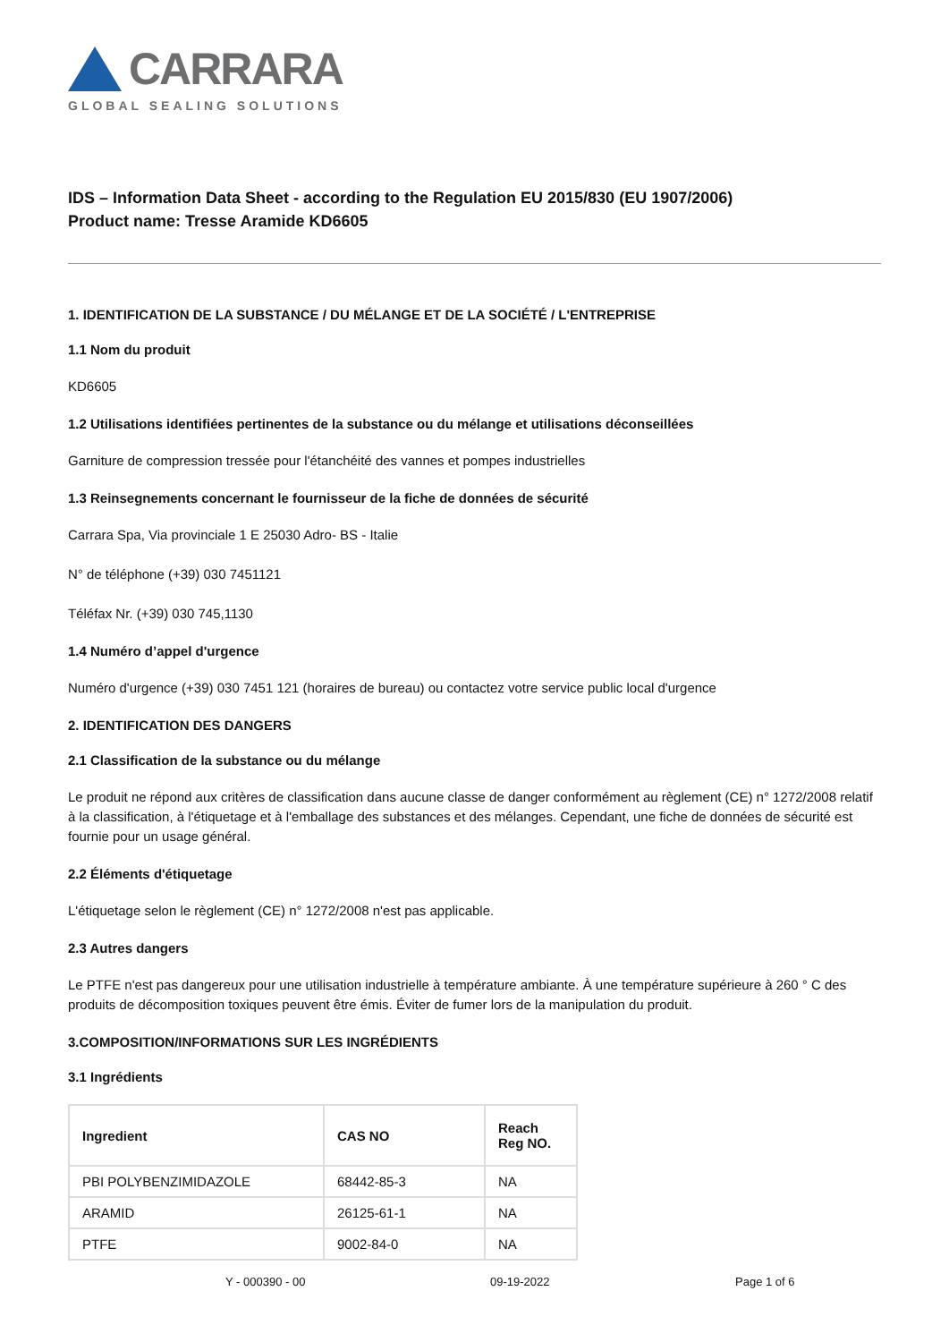CARRARA
GLOBAL SEALING SOLUTIONS
IDS – Information Data Sheet - according to the Regulation EU 2015/830 (EU 1907/2006)
Product name: Tresse Aramide KD6605
1. IDENTIFICATION DE LA SUBSTANCE / DU MÉLANGE ET DE LA SOCIÉTÉ / L'ENTREPRISE
1.1 Nom du produit
KD6605
1.2 Utilisations identifiées pertinentes de la substance ou du mélange et utilisations déconseillées
Garniture de compression tressée pour l'étanchéité des vannes et pompes industrielles
1.3 Reinsegnements concernant le fournisseur de la fiche de données de sécurité
Carrara Spa, Via provinciale 1 E 25030 Adro- BS - Italie
N° de téléphone (+39) 030 7451121
Téléfax Nr. (+39) 030 745,1130
1.4 Numéro d’appel d'urgence
Numéro d'urgence (+39) 030 7451 121 (horaires de bureau) ou contactez votre service public local d'urgence
2. IDENTIFICATION DES DANGERS
2.1 Classification de la substance ou du mélange
Le produit ne répond aux critères de classification dans aucune classe de danger conformément au règlement (CE) n° 1272/2008 relatif à la classification, à l'étiquetage et à l'emballage des substances et des mélanges. Cependant, une fiche de données de sécurité est fournie pour un usage général.
2.2 Éléments d'étiquetage
L'étiquetage selon le règlement (CE) n° 1272/2008 n'est pas applicable.
2.3 Autres dangers
Le PTFE n'est pas dangereux pour une utilisation industrielle à température ambiante. À une température supérieure à 260 ° C des produits de décomposition toxiques peuvent être émis. Éviter de fumer lors de la manipulation du produit.
3.COMPOSITION/INFORMATIONS SUR LES INGRÉDIENTS
3.1 Ingrédients
| Ingredient | CAS NO | Reach Reg NO. |
| --- | --- | --- |
| PBI POLYBENZIMIDAZOLE | 68442-85-3 | NA |
| ARAMID | 26125-61-1 | NA |
| PTFE | 9002-84-0 | NA |
Y - 000390 - 00 09-19-2022 Page 1 of 6